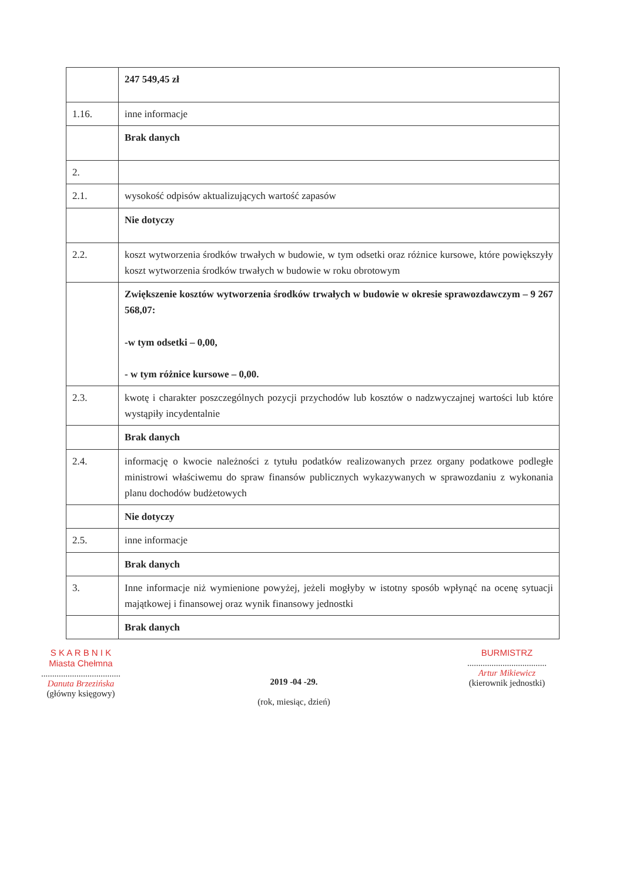| | 247 549,45 zł |
| 1.16. | inne informacje |
| | Brak danych |
| 2. | |
| 2.1. | wysokość odpisów aktualizujących wartość zapasów |
| | Nie dotyczy |
| 2.2. | koszt wytworzenia środków trwałych w budowie, w tym odsetki oraz różnice kursowe, które powiększyły koszt wytworzenia środków trwałych w budowie w roku obrotowym |
| | Zwiększenie kosztów wytworzenia środków trwałych w budowie w okresie sprawozdawczym – 9 267 568,07: -w tym odsetki – 0,00, - w tym różnice kursowe – 0,00. |
| 2.3. | kwotę i charakter poszczególnych pozycji przychodów lub kosztów o nadzwyczajnej wartości lub które wystąpiły incydentalnie |
| | Brak danych |
| 2.4. | informację o kwocie należności z tytułu podatków realizowanych przez organy podatkowe podległe ministrowi właściwemu do spraw finansów publicznych wykazywanych w sprawozdaniu z wykonania planu dochodów budżetowych |
| | Nie dotyczy |
| 2.5. | inne informacje |
| | Brak danych |
| 3. | Inne informacje niż wymienione powyżej, jeżeli mogłyby w istotny sposób wpłynąć na ocenę sytuacji majątkowej i finansowej oraz wynik finansowy jednostki |
| | Brak danych |
S K A R B N I K
Miasta Chełmna
....................................
Danuta Brzezińska
(główny księgowy)
2019 -04 -29.
(rok, miesiąc, dzień)
BURMISTRZ
....................................
Artur Mikiewicz
(kierownik jednostki)